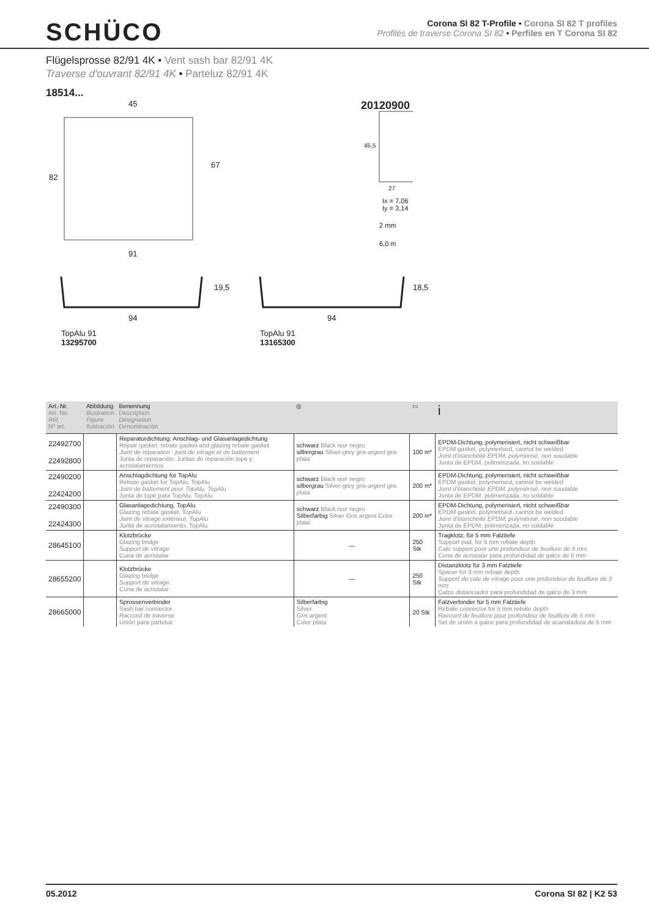SCHÜCO
Corona SI 82 T-Profile • Corona SI 82 T profiles
Profilés de traverse Corona SI 82 • Perfiles en T Corona SI 82
Flügelsprosse 82/91 4K • Vent sash bar 82/91 4K
Traverse d'ouvrant 82/91 4K • Parteluz 82/91 4K
18514...
45
82
67
91
20120900
45,5
27
Ix = 7,06
Iy = 3,14
2 mm
6,0 m
19,5 18,5
94 94
TopAlu 91
13295700
TopAlu 91
13165300
| Art.-Nr. Art. No. Réf. Nº art. | Abbildung Illustration Figure Ilustración | Benennung Description Désignation Denominación | ◎ | ▭ | i |
| --- | --- | --- | --- | --- | --- |
| 22492700 22492800 | | Reparaturdichtung: Anschlag- und Glasanlagedichtung Repair gasket: rebate gasket and glazing rebate gasket Joint de réparation : joint de vitrage et de battement Junta de reparación: Juntas de reparación tope y acristalamientos | schwarz Black noir negro silbergrau Silver-grey gris-argent gris plata | 100 m* | EPDM-Dichtung, polymerisiert, nicht schweißbar EPDM gasket, polymerised, cannot be welded Joint d'étanchéité EPDM, polymérisé, non soudable Junta de EPDM, polimerizada, no soldable |
| 22490200 22424200 | | Anschlagdichtung für TopAlu Rebate gasket for TopAlu, TopAlu Joint de battement pour TopAlu, TopAlu Junta de tope para TopAlu, TopAlu | schwarz Black noir negro silbergrau Silver-grey gris-argent gris plata | 200 m* | EPDM-Dichtung, polymerisiert, nicht schweißbar EPDM gasket, polymerised, cannot be welded Joint d'étanchéité EPDM, polymérisé, non soudable Junta de EPDM, polimerizada, no soldable |
| 22490300 22424300 | | Glasanlagedichtung, TopAlu Glazing rebate gasket, TopAlu Joint de vitrage extérieur, TopAlu Junta de acristalamiento, TopAlu | schwarz Black noir negro Silberfarbig Silver Gris argent Color plata | 200 m* | EPDM-Dichtung, polymerisiert, nicht schweißbar EPDM gasket, polymerised, cannot be welded Joint d'étanchéité EPDM, polymérisé, non soudable Junta de EPDM, polimerizada, no soldable |
| 28645100 | | Klotzbrücke Glazing bridge Support de vitrage Cuna de acristalar | — | 250 Stk | Tragklotz, für 5 mm Falztiefe Support pad, for 5 mm rebate depth Cale support pour une profondeur de feuillure de 5 mm Cuna de acristalar para profundidad de galce de 5 mm |
| 28655200 | | Klotzbrücke Glazing bridge Support de vitrage Cuna de acristalar | — | 250 Stk | Distanzklotz für 3 mm Falztiefe Spacer for 3 mm rebate depth Support de cale de vitrage pour une profondeur de feuillure de 3 mm Calzo distanciador para profundidad de galce de 3 mm |
| 28665000 | | Sprossenverbinder Sash bar connector Raccord de traverse Unión para parteluz | Silberfarbig Silver Gris argent Color plata | 20 Stk | Falzverbinder für 5 mm Falztiefe Rebate connector for 5 mm rebate depth Raccord de feuillure pour profondeur de feuillure de 5 mm Set de unión a galce para profundidad de acanaladura de 5 mm |
05.2012 Corona SI 82 | K2 53